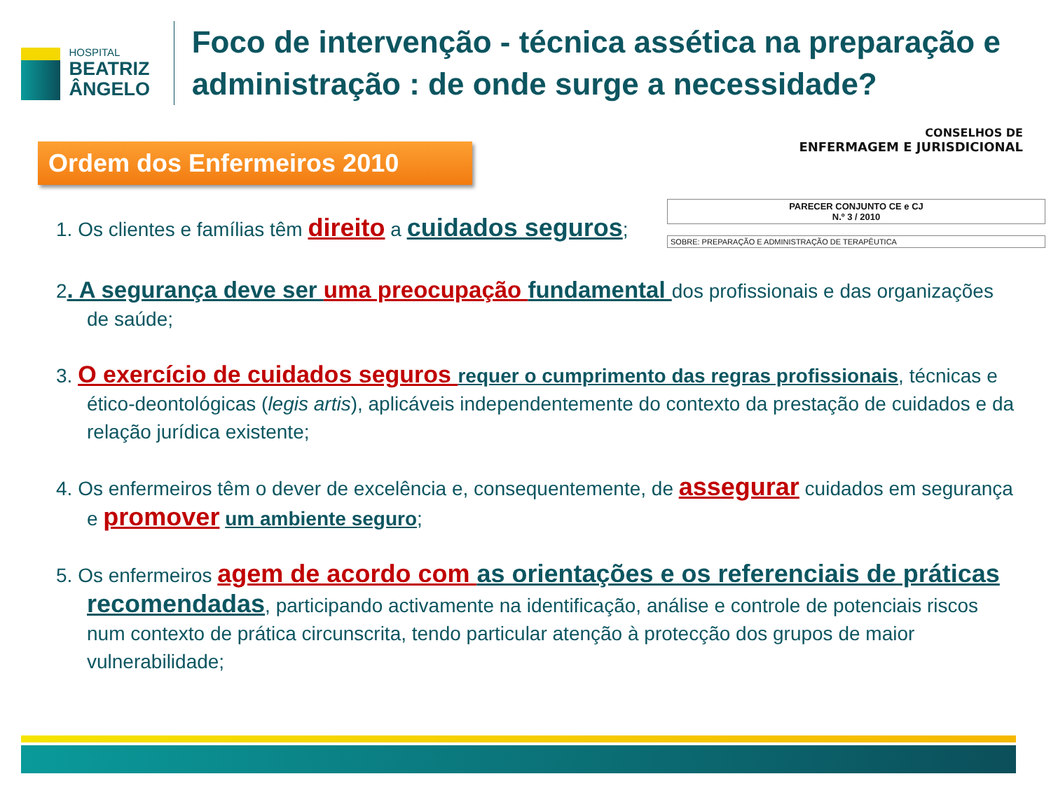HOSPITAL
BEATRIZ ÂNGELO
Foco de intervenção - técnica assética na preparação e administração : de onde surge a necessidade?
Ordem dos Enfermeiros 2010
CONSELHOS DE
ENFERMAGEM E JURISDICIONAL
1. Os clientes e famílias têm direito a cuidados seguros;
PARECER CONJUNTO CE e CJ
N.º 3 / 2010
SOBRE: PREPARAÇÃO E ADMINISTRAÇÃO DE TERAPÊUTICA
2. A segurança deve ser uma preocupação fundamental dos profissionais e das organizações de saúde;
3. O exercício de cuidados seguros requer o cumprimento das regras profissionais, técnicas e ético-deontológicas (legis artis), aplicáveis independentemente do contexto da prestação de cuidados e da relação jurídica existente;
4. Os enfermeiros têm o dever de excelência e, consequentemente, de assegurar cuidados em segurança e promover um ambiente seguro;
5. Os enfermeiros agem de acordo com as orientações e os referenciais de práticas recomendadas, participando activamente na identificação, análise e controle de potenciais riscos num contexto de prática circunscrita, tendo particular atenção à protecção dos grupos de maior vulnerabilidade;